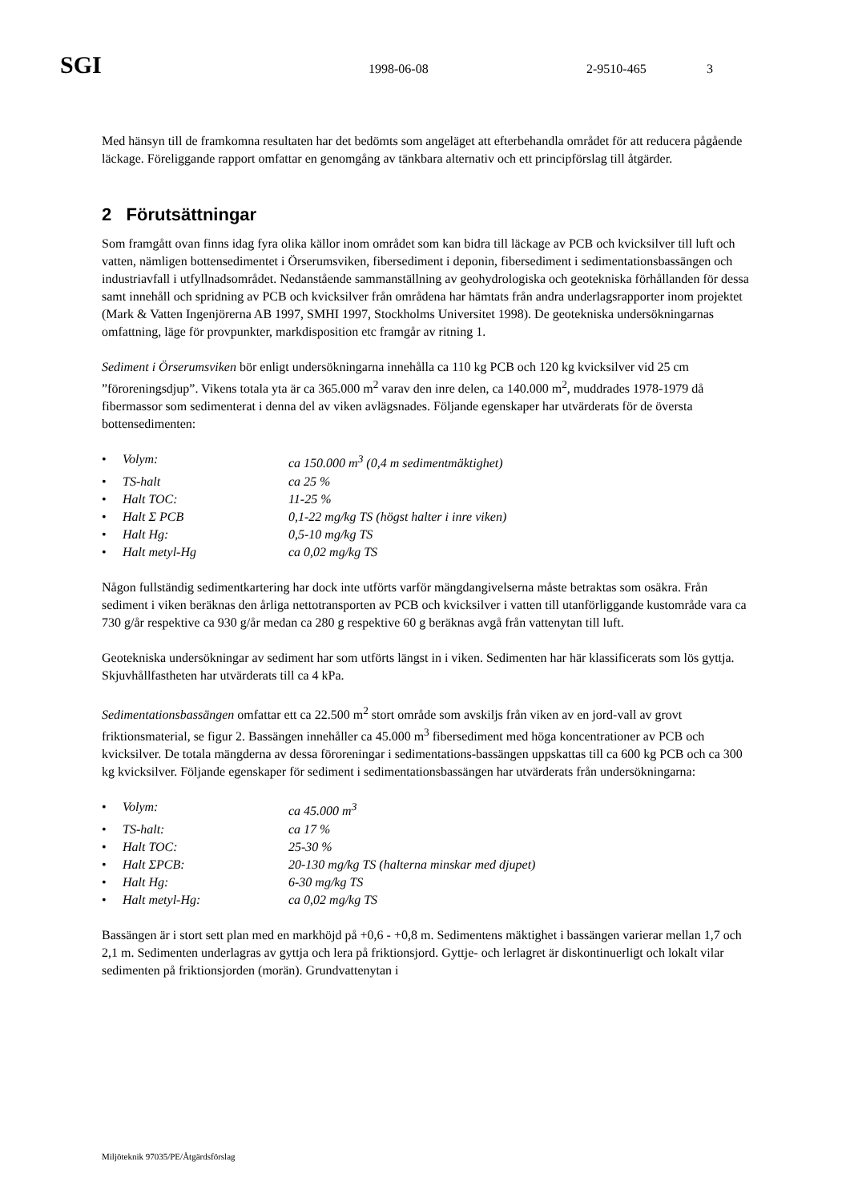SGI 1998-06-08 2-9510-465 3
Med hänsyn till de framkomna resultaten har det bedömts som angeläget att efterbehandla området för att reducera pågående läckage. Föreliggande rapport omfattar en genomgång av tänkbara alternativ och ett principförslag till åtgärder.
2 Förutsättningar
Som framgått ovan finns idag fyra olika källor inom området som kan bidra till läckage av PCB och kvicksilver till luft och vatten, nämligen bottensedimentet i Örserumsviken, fibersediment i deponin, fibersediment i sedimentationsbassängen och industriavfall i utfyllnadsområdet. Nedanstående sammanställning av geohydrologiska och geotekniska förhållanden för dessa samt innehåll och spridning av PCB och kvicksilver från områdena har hämtats från andra underlagsrapporter inom projektet (Mark & Vatten Ingenjörerna AB 1997, SMHI 1997, Stockholms Universitet 1998). De geotekniska undersökningarnas omfattning, läge för provpunkter, markdisposition etc framgår av ritning 1.
Sediment i Örserumsviken bör enligt undersökningarna innehålla ca 110 kg PCB och 120 kg kvicksilver vid 25 cm ”föroreningsdjup”. Vikens totala yta är ca 365.000 m<sup>2</sup> varav den inre delen, ca 140.000 m<sup>2</sup>, muddrades 1978-1979 då fibermassor som sedimenterat i denna del av viken avlägsnades. Följande egenskaper har utvärderats för de översta bottensedimenten:
• Volym: ca 150.000 m<sup>3</sup> (0,4 m sedimentmäktighet)
• TS-halt ca 25 %
• Halt TOC: 11-25 %
• Halt Σ PCB 0,1-22 mg/kg TS (högst halter i inre viken)
• Halt Hg: 0,5-10 mg/kg TS
• Halt metyl-Hg ca 0,02 mg/kg TS
Någon fullständig sedimentkartering har dock inte utförts varför mängdangivelserna måste betraktas som osäkra. Från sediment i viken beräknas den årliga nettotransporten av PCB och kvicksilver i vatten till utanförliggande kustområde vara ca 730 g/år respektive ca 930 g/år medan ca 280 g respektive 60 g beräknas avgå från vattenytan till luft.
Geotekniska undersökningar av sediment har som utförts längst in i viken. Sedimenten har här klassificerats som lös gyttja. Skjuvhållfastheten har utvärderats till ca 4 kPa.
Sedimentationsbassängen omfattar ett ca 22.500 m<sup>2</sup> stort område som avskiljs från viken av en jord-vall av grovt friktionsmaterial, se figur 2. Bassängen innehåller ca 45.000 m<sup>3</sup> fibersediment med höga koncentrationer av PCB och kvicksilver. De totala mängderna av dessa föroreningar i sedimentations-bassängen uppskattas till ca 600 kg PCB och ca 300 kg kvicksilver. Följande egenskaper för sediment i sedimentationsbassängen har utvärderats från undersökningarna:
• Volym: ca 45.000 m<sup>3</sup>
• TS-halt: ca 17 %
• Halt TOC: 25-30 %
• Halt ΣPCB: 20-130 mg/kg TS (halterna minskar med djupet)
• Halt Hg: 6-30 mg/kg TS
• Halt metyl-Hg: ca 0,02 mg/kg TS
Bassängen är i stort sett plan med en markhöjd på +0,6 - +0,8 m. Sedimentens mäktighet i bassängen varierar mellan 1,7 och 2,1 m. Sedimenten underlagras av gyttja och lera på friktionsjord. Gyttje- och lerlagret är diskontinuerligt och lokalt vilar sedimenten på friktionsjorden (morän). Grundvattenytan i
Miljöteknik 97035/PE/Åtgärdsförslag